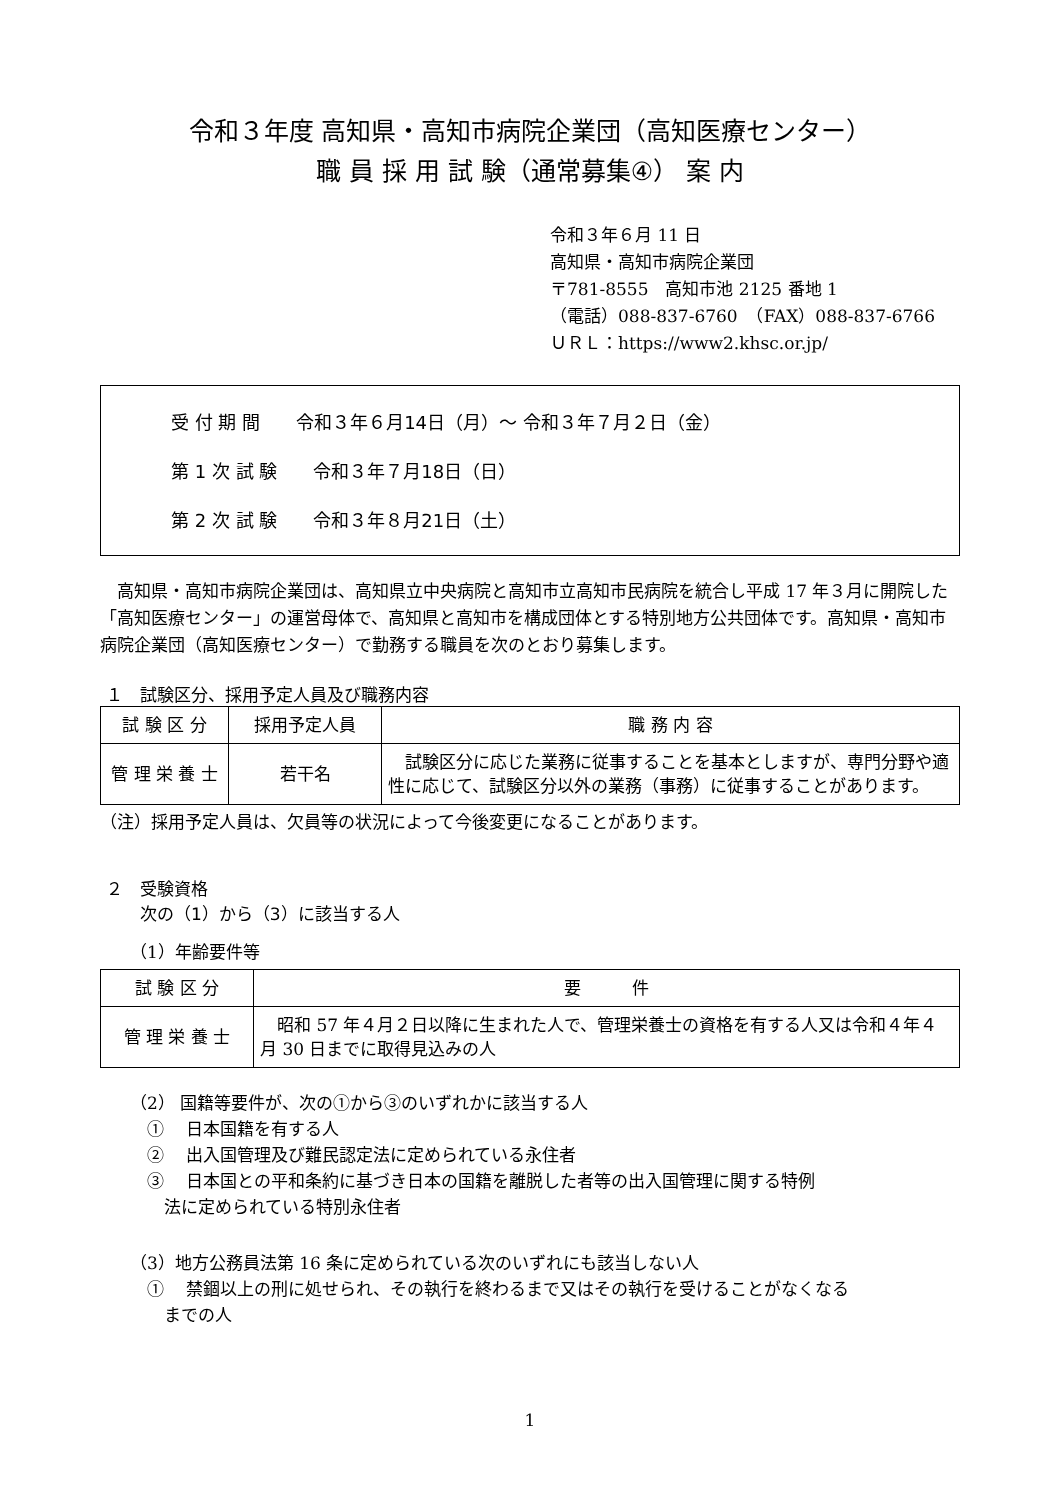令和３年度 高知県・高知市病院企業団（高知医療センター）
職 員 採 用 試 験（通常募集④） 案 内
令和３年６月 11 日
高知県・高知市病院企業団
〒781-8555　高知市池 2125 番地 1
（電話）088-837-6760　（FAX）088-837-6766
ＵＲＬ：https://www2.khsc.or.jp/
受 付 期 間　　令和３年６月14日（月）～ 令和３年７月２日（金）
第 1 次 試 験　　令和３年７月18日（日）
第 2 次 試 験　　令和３年８月21日（土）
高知県・高知市病院企業団は、高知県立中央病院と高知市立高知市民病院を統合し平成 17 年３月に開院した「高知医療センター」の運営母体で、高知県と高知市を構成団体とする特別地方公共団体です。高知県・高知市病院企業団（高知医療センター）で勤務する職員を次のとおり募集します。
１　試験区分、採用予定人員及び職務内容
| 試 験 区 分 | 採用予定人員 | 職 務 内 容 |
| --- | --- | --- |
| 管 理 栄 養 士 | 若干名 | 試験区分に応じた業務に従事することを基本としますが、専門分野や適性に応じて、試験区分以外の業務（事務）に従事することがあります。 |
（注）採用予定人員は、欠員等の状況によって今後変更になることがあります。
２　受験資格
　　次の（1）から（3）に該当する人
（1）年齢要件等
| 試 験 区 分 | 要 件 |
| --- | --- |
| 管 理 栄 養 士 | 昭和 57 年４月２日以降に生まれた人で、管理栄養士の資格を有する人又は令和４年４月 30 日までに取得見込みの人 |
（2） 国籍等要件が、次の①から③のいずれかに該当する人
　①　 日本国籍を有する人
　②　 出入国管理及び難民認定法に定められている永住者
　③　 日本国との平和条約に基づき日本の国籍を離脱した者等の出入国管理に関する特例
　　法に定められている特別永住者
（3）地方公務員法第 16 条に定められている次のいずれにも該当しない人
　①　 禁錮以上の刑に処せられ、その執行を終わるまで又はその執行を受けることがなくなる
　　までの人
1